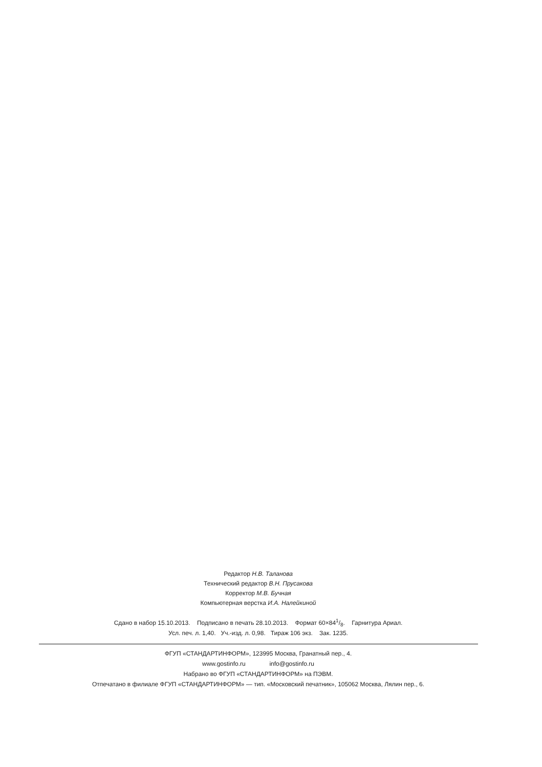Редактор Н.В. Таланова
Технический редактор В.Н. Прусакова
Корректор М.В. Бучная
Компьютерная верстка И.А. Налейкиной
Сдано в набор 15.10.2013. Подписано в печать 28.10.2013. Формат 60×841/8. Гарнитура Ариал.
Усл. печ. л. 1,40. Уч.-изд. л. 0,98. Тираж 106 экз. Зак. 1235.
ФГУП «СТАНДАРТИНФОРМ», 123995 Москва, Гранатный пер., 4.
www.gostinfo.ru info@gostinfo.ru
Набрано во ФГУП «СТАНДАРТИНФОРМ» на ПЭВМ.
Отпечатано в филиале ФГУП «СТАНДАРТИНФОРМ» — тип. «Московский печатник», 105062 Москва, Лялин пер., 6.